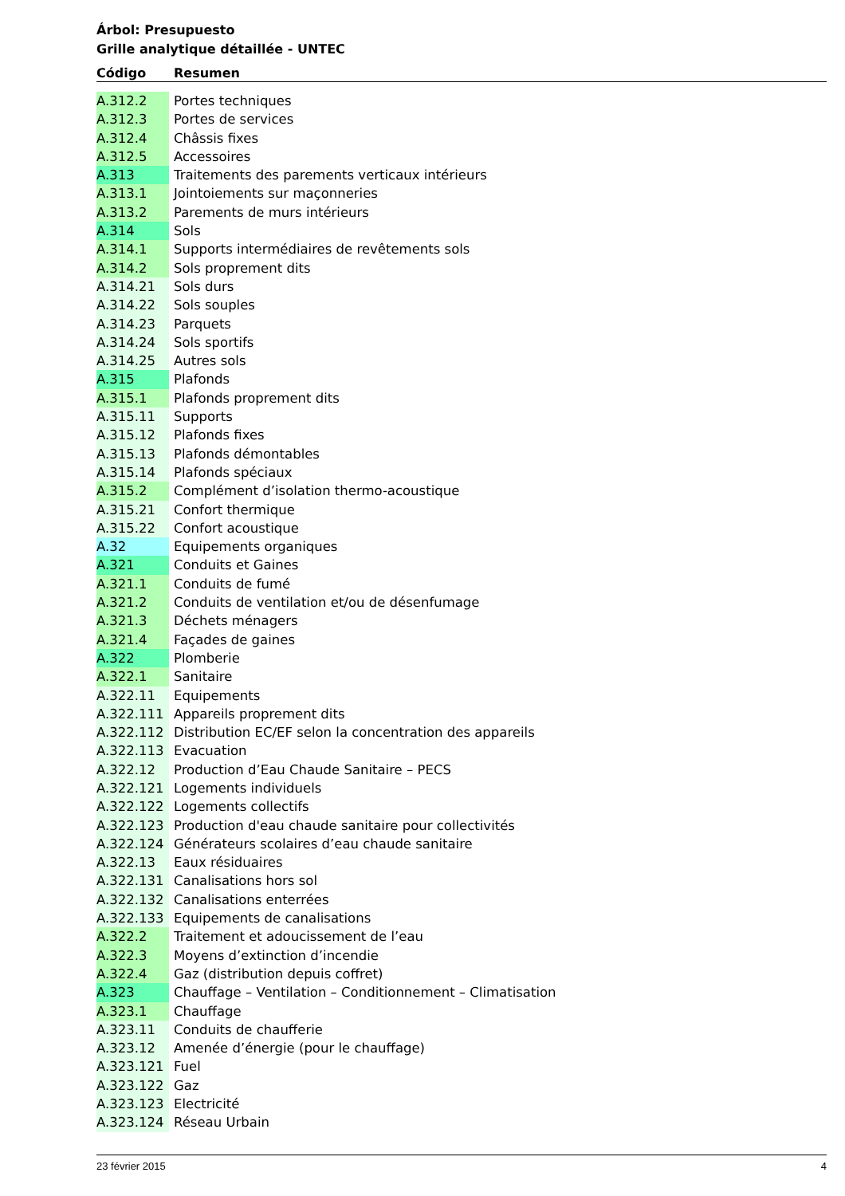Árbol: Presupuesto
Grille analytique détaillée - UNTEC
| Código | Resumen |
| --- | --- |
| A.312.2 | Portes techniques |
| A.312.3 | Portes de services |
| A.312.4 | Châssis fixes |
| A.312.5 | Accessoires |
| A.313 | Traitements des parements verticaux intérieurs |
| A.313.1 | Jointoiements sur maçonneries |
| A.313.2 | Parements de murs intérieurs |
| A.314 | Sols |
| A.314.1 | Supports intermédiaires de revêtements sols |
| A.314.2 | Sols proprement dits |
| A.314.21 | Sols durs |
| A.314.22 | Sols souples |
| A.314.23 | Parquets |
| A.314.24 | Sols sportifs |
| A.314.25 | Autres sols |
| A.315 | Plafonds |
| A.315.1 | Plafonds proprement dits |
| A.315.11 | Supports |
| A.315.12 | Plafonds fixes |
| A.315.13 | Plafonds démontables |
| A.315.14 | Plafonds spéciaux |
| A.315.2 | Complément d’isolation thermo-acoustique |
| A.315.21 | Confort thermique |
| A.315.22 | Confort acoustique |
| A.32 | Equipements organiques |
| A.321 | Conduits et Gaines |
| A.321.1 | Conduits de fumé |
| A.321.2 | Conduits de ventilation et/ou de désenfumage |
| A.321.3 | Déchets ménagers |
| A.321.4 | Façades de gaines |
| A.322 | Plomberie |
| A.322.1 | Sanitaire |
| A.322.11 | Equipements |
| A.322.111 | Appareils proprement dits |
| A.322.112 | Distribution EC/EF selon la concentration des appareils |
| A.322.113 | Evacuation |
| A.322.12 | Production d’Eau Chaude Sanitaire – PECS |
| A.322.121 | Logements individuels |
| A.322.122 | Logements collectifs |
| A.322.123 | Production d'eau chaude sanitaire pour collectivités |
| A.322.124 | Générateurs scolaires d’eau chaude sanitaire |
| A.322.13 | Eaux résiduaires |
| A.322.131 | Canalisations hors sol |
| A.322.132 | Canalisations enterrées |
| A.322.133 | Equipements de canalisations |
| A.322.2 | Traitement et adoucissement de l’eau |
| A.322.3 | Moyens d’extinction d’incendie |
| A.322.4 | Gaz (distribution depuis coffret) |
| A.323 | Chauffage – Ventilation – Conditionnement – Climatisation |
| A.323.1 | Chauffage |
| A.323.11 | Conduits de chaufferie |
| A.323.12 | Amenée d’énergie (pour le chauffage) |
| A.323.121 | Fuel |
| A.323.122 | Gaz |
| A.323.123 | Electricité |
| A.323.124 | Réseau Urbain |
23 février 2015 4